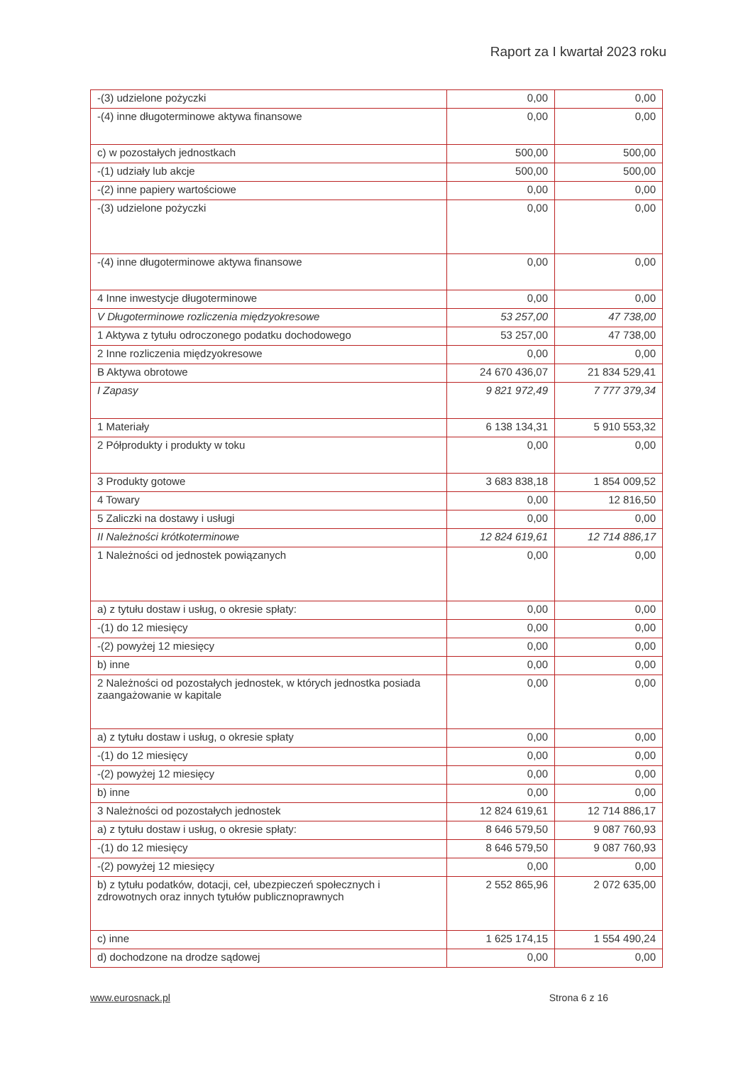Raport za I kwartał 2023 roku
| -(3) udzielone pożyczki | 0,00 | 0,00 |
| -(4) inne długoterminowe aktywa finansowe | 0,00 | 0,00 |
| c) w pozostałych jednostkach | 500,00 | 500,00 |
| -(1) udziały lub akcje | 500,00 | 500,00 |
| -(2) inne papiery wartościowe | 0,00 | 0,00 |
| -(3) udzielone pożyczki | 0,00 | 0,00 |
| -(4) inne długoterminowe aktywa finansowe | 0,00 | 0,00 |
| 4 Inne inwestycje długoterminowe | 0,00 | 0,00 |
| V Długoterminowe rozliczenia międzyokresowe | 53 257,00 | 47 738,00 |
| 1 Aktywa z tytułu odroczonego podatku dochodowego | 53 257,00 | 47 738,00 |
| 2 Inne rozliczenia międzyokresowe | 0,00 | 0,00 |
| B Aktywa obrotowe | 24 670 436,07 | 21 834 529,41 |
| I Zapasy | 9 821 972,49 | 7 777 379,34 |
| 1 Materiały | 6 138 134,31 | 5 910 553,32 |
| 2 Półprodukty i produkty w toku | 0,00 | 0,00 |
| 3 Produkty gotowe | 3 683 838,18 | 1 854 009,52 |
| 4 Towary | 0,00 | 12 816,50 |
| 5 Zaliczki na dostawy i usługi | 0,00 | 0,00 |
| II Należności krótkoterminowe | 12 824 619,61 | 12 714 886,17 |
| 1 Należności od jednostek powiązanych | 0,00 | 0,00 |
| a) z tytułu dostaw i usług, o okresie spłaty: | 0,00 | 0,00 |
| -(1) do 12 miesięcy | 0,00 | 0,00 |
| -(2) powyżej 12 miesięcy | 0,00 | 0,00 |
| b) inne | 0,00 | 0,00 |
| 2 Należności od pozostałych jednostek, w których jednostka posiada zaangażowanie w kapitale | 0,00 | 0,00 |
| a) z tytułu dostaw i usług, o okresie spłaty | 0,00 | 0,00 |
| -(1) do 12 miesięcy | 0,00 | 0,00 |
| -(2) powyżej 12 miesięcy | 0,00 | 0,00 |
| b) inne | 0,00 | 0,00 |
| 3 Należności od pozostałych jednostek | 12 824 619,61 | 12 714 886,17 |
| a) z tytułu dostaw i usług, o okresie spłaty: | 8 646 579,50 | 9 087 760,93 |
| -(1) do 12 miesięcy | 8 646 579,50 | 9 087 760,93 |
| -(2) powyżej 12 miesięcy | 0,00 | 0,00 |
| b) z tytułu podatków, dotacji, ceł, ubezpieczeń społecznych i zdrowotnych oraz innych tytułów publicznoprawnych | 2 552 865,96 | 2 072 635,00 |
| c) inne | 1 625 174,15 | 1 554 490,24 |
| d) dochodzone na drodze sądowej | 0,00 | 0,00 |
www.eurosnack.pl Strona 6 z 16